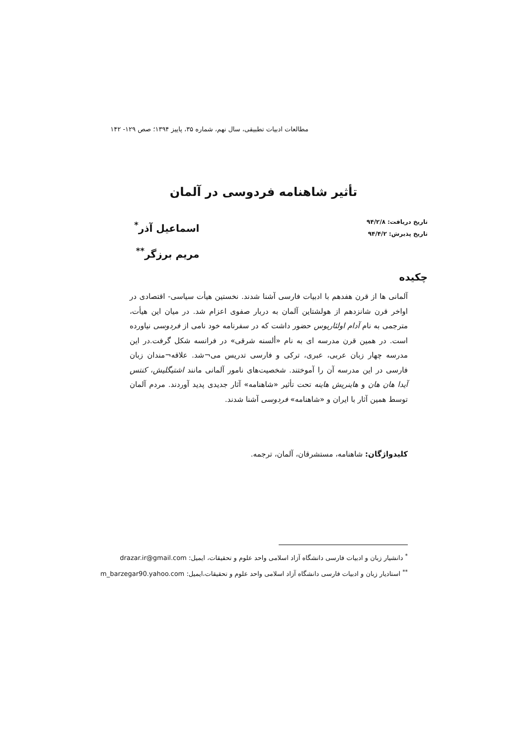مطالعات ادبیات تطبیقی، سال نهم، شماره ۳۵، پاییز ۱۳۹۴؛ صص ۱۲۹- ۱۴۲
تأثیر شاهنامه فردوسی در آلمان
تاریخ دریافت: ۹۴/۲/۸
تاریخ پذیرش: ۹۴/۴/۲
اسماعیل آذر<sup>*</sup>
مریم برزگر<sup>**</sup>
چکیده
آلمانی ها از قرن هفدهم با ادبیات فارسی آشنا شدند. نخستین هیأت سیاسی- اقتصادی در اواخر قرن شانزدهم از هولشتاین آلمان به دربار صفوی اعزام شد. در میان این هیأت، مترجمی به نام آدام اولئاریوس حضور داشت که در سفرنامه خود نامی از فردوسی نیاورده است. در همین قرن مدرسه ای به نام «ألسنه شرقی» در فرانسه شکل گرفت.در این مدرسه چهار زبان عربی، عبری، ترکی و فارسی تدریس می¬شد. علاقه¬مندان زبان فارسی در این مدرسه آن را آموختند. شخصیت‌های نامور آلمانی مانند اشتیگلیش، کنتس آیدا هان هان و هاینریش هاینه تحت تأثیر «شاهنامه» آثار جدیدی پدید آوردند. مردم آلمان توسط همین آثار با ایران و «شاهنامه» فردوسی آشنا شدند.
کلیدواژگان: شاهنامه، مستشرقان، آلمان، ترجمه.
<sup>*</sup> دانشیار زبان و ادبیات فارسی دانشگاه آزاد اسلامی واحد علوم و تحقیقات، ایمیل: drazar.ir@gmail.com
<sup>**</sup> استادیار زبان و ادبیات فارسی دانشگاه آزاد اسلامی واحد علوم و تحقیقات،ایمیل: m_barzegar90.yahoo.com